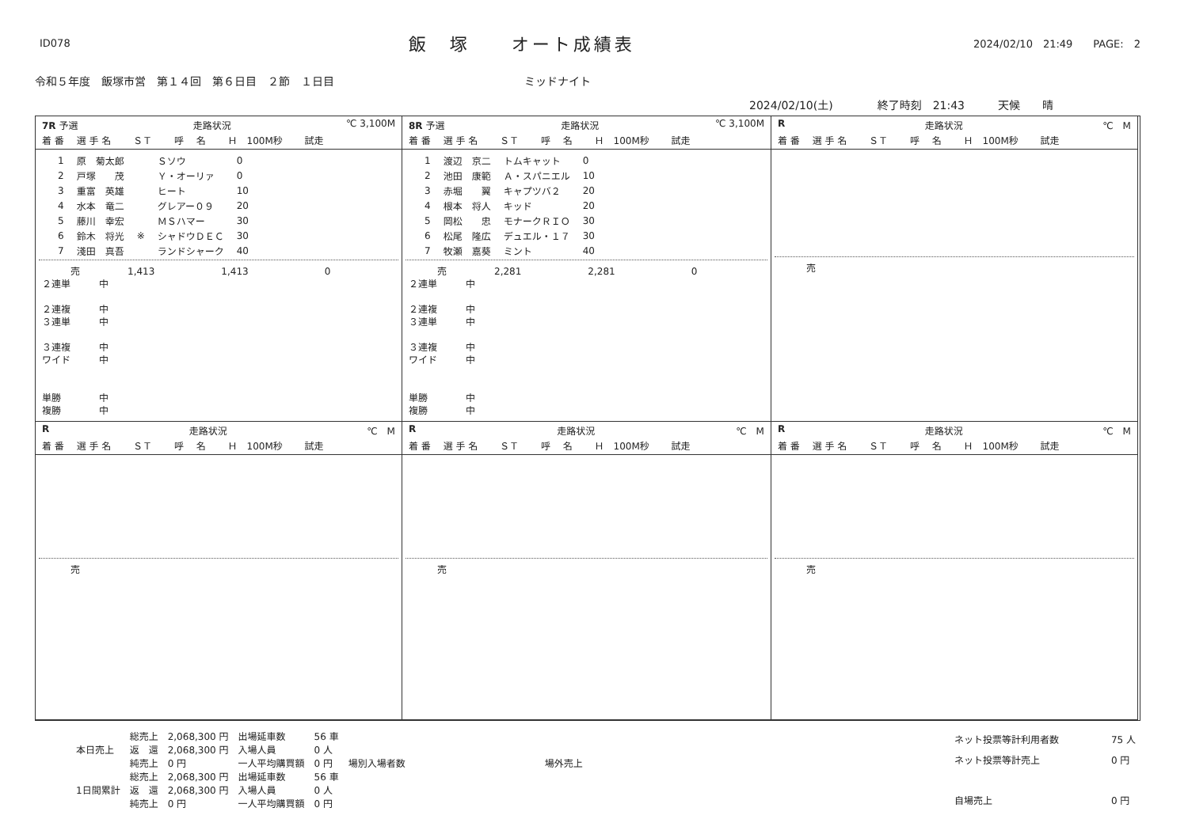ID078 飯　塚　　オート成績表 2024/02/10　21:49　　PAGE:　2
令和５年度　飯塚市営　第１４回　第６日目　２節　１日目 ミッドナイト
2024/02/10(土)　　　　終了時刻　21:43　　　天候　　晴
7R 予選 走路状況 ℃ 3,100M
着 番　 選 手 名　　 ＳＴ　　 呼　 名　　 Ｈ　100M秒　　 試走
| 1 | 原 菊太郎 | | Ｓソウ | 0 |
| 2 | 戸塚 茂 | | Ｙ・オーリァ | 0 |
| 3 | 重富 英雄 | | ヒート | 10 |
| 4 | 水本 竜二 | | グレアー０９ | 20 |
| 5 | 藤川 幸宏 | | ＭＳハマー | 30 |
| 6 | 鈴木 将光 | ※ | シャドウＤＥＣ | 30 |
| 7 | 淺田 真吾 | | ランドシャーク | 40 |
　　　売　　　　　1,413　　　　　　　1,413　　　　　　　　0
２連単　　　中
２連複　　　中
３連単　　　中
３連複　　　中
ワイド　　　中
単勝　　　　中
複勝　　　　中
8R 予選 走路状況 ℃ 3,100M
着 番　 選 手 名　　 ＳＴ　　 呼　 名　　 Ｈ　100M秒　　 試走
| 1 | 渡辺 京二 | トムキャット | 0 |
| 2 | 池田 康範 | Ａ・スパニエル | 10 |
| 3 | 赤堀 翼 | キャプツバ２ | 20 |
| 4 | 根本 将人 | キッド | 20 |
| 5 | 岡松 忠 | モナークＲＩＯ | 30 |
| 6 | 松尾 隆広 | デュエル・１７ | 30 |
| 7 | 牧瀬 嘉葵 | ミント | 40 |
　　　売　　　　　2,281　　　　　　　2,281　　　　　　　　0
２連単　　　中
２連複　　　中
３連単　　　中
３連複　　　中
ワイド　　　中
単勝　　　　中
複勝　　　　中
R走路状況 ℃　M
着 番　 選 手 名　　 ＳＴ　　 呼　 名　　 Ｈ　100M秒　　 試走
　　　売
R走路状況 ℃　M
着 番　 選 手 名　　 ＳＴ　　 呼　 名　　 Ｈ　100M秒　　 試走
　　　売
R走路状況 ℃　M
着 番　 選 手 名　　 ＳＴ　　 呼　 名　　 Ｈ　100M秒　　 試走
　　　売
R走路状況 ℃　M
着 番　 選 手 名　　 ＳＴ　　 呼　 名　　 Ｈ　100M秒　　 試走
　　　売
| | 総売上 | 2,068,300 円 | 出場延車数 | 56 車 | | |
| 本日売上 | 返 還 | 2,068,300 円 | 入場人員 | 0 人 | | |
| | 純売上 | 0 円 | 一人平均購買額 | 0 円 | 場別入場者数 | 場外売上 |
| | 総売上 | 2,068,300 円 | 出場延車数 | 56 車 | | |
| 1日間累計 | 返 還 | 2,068,300 円 | 入場人員 | 0 人 | | |
| | 純売上 | 0 円 | 一人平均購買額 | 0 円 | | |
| ネット投票等計利用者数 | 75 人 |
| ネット投票等計売上 | 0 円 |
| 自場売上 | 0 円 |